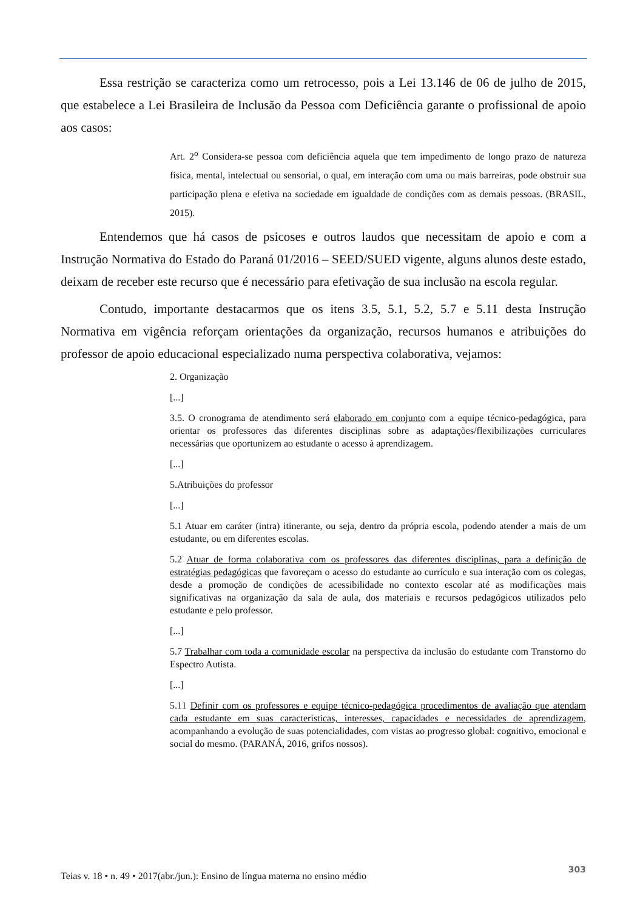Essa restrição se caracteriza como um retrocesso, pois a Lei 13.146 de 06 de julho de 2015, que estabelece a Lei Brasileira de Inclusão da Pessoa com Deficiência garante o profissional de apoio aos casos:
Art. 2<sup>o</sup> Considera-se pessoa com deficiência aquela que tem impedimento de longo prazo de natureza física, mental, intelectual ou sensorial, o qual, em interação com uma ou mais barreiras, pode obstruir sua participação plena e efetiva na sociedade em igualdade de condições com as demais pessoas. (BRASIL, 2015).
Entendemos que há casos de psicoses e outros laudos que necessitam de apoio e com a Instrução Normativa do Estado do Paraná 01/2016 – SEED/SUED vigente, alguns alunos deste estado, deixam de receber este recurso que é necessário para efetivação de sua inclusão na escola regular.
Contudo, importante destacarmos que os itens 3.5, 5.1, 5.2, 5.7 e 5.11 desta Instrução Normativa em vigência reforçam orientações da organização, recursos humanos e atribuições do professor de apoio educacional especializado numa perspectiva colaborativa, vejamos:
2. Organização
[...]
3.5. O cronograma de atendimento será elaborado em conjunto com a equipe técnico-pedagógica, para orientar os professores das diferentes disciplinas sobre as adaptações/flexibilizações curriculares necessárias que oportunizem ao estudante o acesso à aprendizagem.
[...]
5.Atribuições do professor
[...]
5.1 Atuar em caráter (intra) itinerante, ou seja, dentro da própria escola, podendo atender a mais de um estudante, ou em diferentes escolas.
5.2 Atuar de forma colaborativa com os professores das diferentes disciplinas, para a definição de estratégias pedagógicas que favoreçam o acesso do estudante ao currículo e sua interação com os colegas, desde a promoção de condições de acessibilidade no contexto escolar até as modificações mais significativas na organização da sala de aula, dos materiais e recursos pedagógicos utilizados pelo estudante e pelo professor.
[...]
5.7 Trabalhar com toda a comunidade escolar na perspectiva da inclusão do estudante com Transtorno do Espectro Autista.
[...]
5.11 Definir com os professores e equipe técnico-pedagógica procedimentos de avaliação que atendam cada estudante em suas características, interesses, capacidades e necessidades de aprendizagem, acompanhando a evolução de suas potencialidades, com vistas ao progresso global: cognitivo, emocional e social do mesmo. (PARANÁ, 2016, grifos nossos).
Teias v. 18 • n. 49 • 2017(abr./jun.): Ensino de língua materna no ensino médio 303